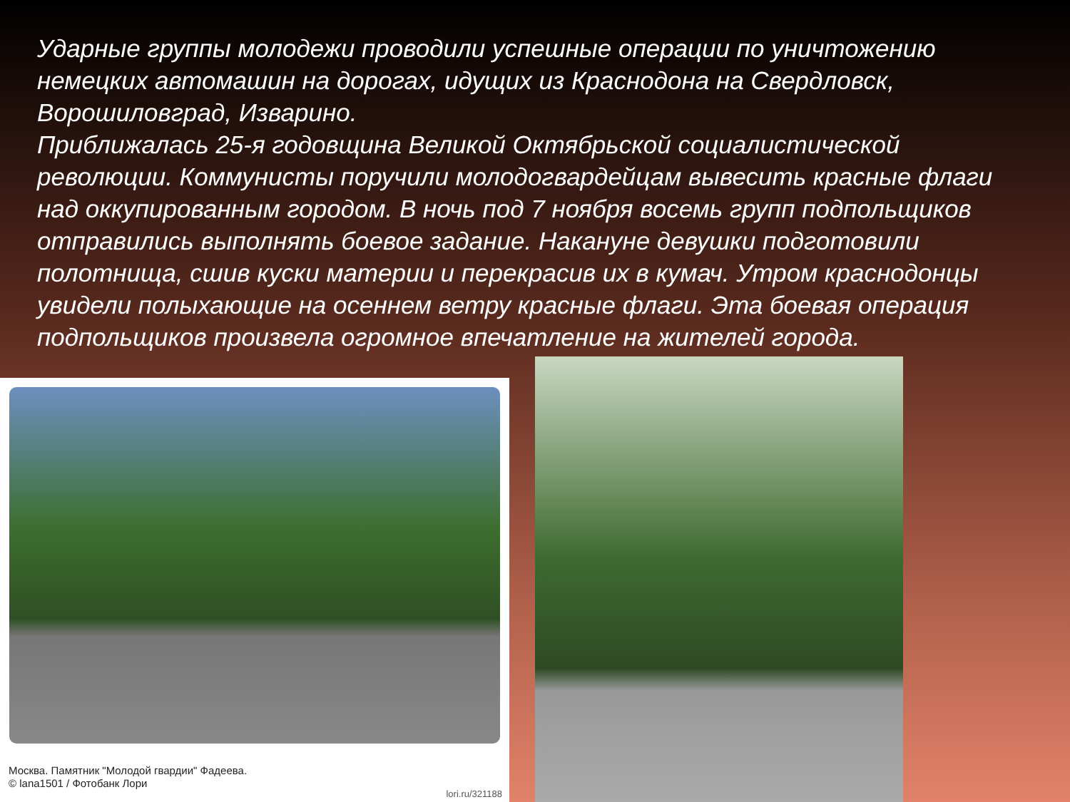Ударные группы молодежи проводили успешные операции по уничтожению немецких автомашин на дорогах, идущих из Краснодона на Свердловск, Ворошиловград, Изварино.
Приближалась 25-я годовщина Великой Октябрьской социалистической революции. Коммунисты поручили молодогвардейцам вывесить красные флаги над оккупированным городом. В ночь под 7 ноября восемь групп подпольщиков отправились выполнять боевое задание. Накануне девушки подготовили полотнища, сшив куски материи и перекрасив их в кумач. Утром краснодонцы увидели полыхающие на осеннем ветру красные флаги. Эта боевая операция подпольщиков произвела огромное впечатление на жителей города.
Москва. Памятник "Молодой гвардии" Фадеева.
© lana1501 / Фотобанк Лори
lori.ru/321188